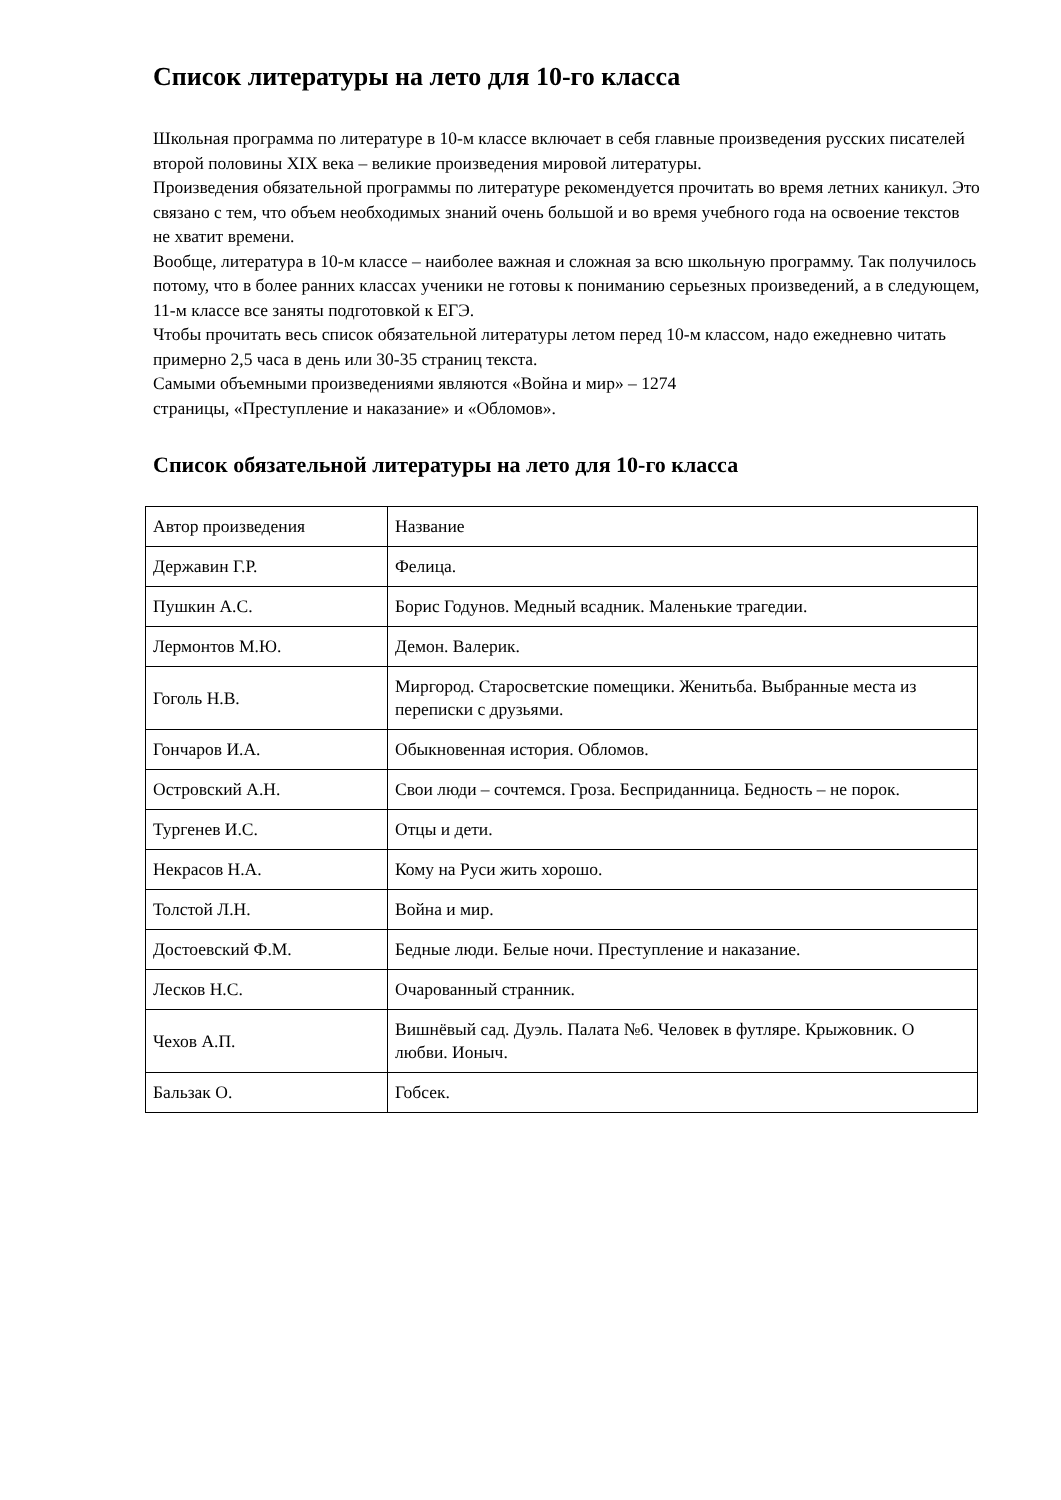Список литературы на лето для 10-го класса
Школьная программа по литературе в 10-м классе включает в себя главные произведения русских писателей второй половины XIX века – великие произведения мировой литературы.
Произведения обязательной программы по литературе рекомендуется прочитать во время летних каникул. Это связано с тем, что объем необходимых знаний очень большой и во время учебного года на освоение текстов не хватит времени.
Вообще, литература в 10-м классе – наиболее важная и сложная за всю школьную программу. Так получилось потому, что в более ранних классах ученики не готовы к пониманию серьезных произведений, а в следующем, 11-м классе все заняты подготовкой к ЕГЭ.
Чтобы прочитать весь список обязательной литературы летом перед 10-м классом, надо ежедневно читать примерно 2,5 часа в день или 30-35 страниц текста.
Самыми объемными произведениями являются «Война и мир» – 1274
страницы, «Преступление и наказание» и «Обломов».
Список обязательной литературы на лето для 10-го класса
| Автор произведения | Название |
| Державин Г.Р. | Фелица. |
| Пушкин А.С. | Борис Годунов. Медный всадник. Маленькие трагедии. |
| Лермонтов М.Ю. | Демон. Валерик. |
| Гоголь Н.В. | Миргород. Старосветские помещики. Женитьба. Выбранные места из переписки с друзьями. |
| Гончаров И.А. | Обыкновенная история. Обломов. |
| Островский А.Н. | Свои люди – сочтемся. Гроза. Бесприданница. Бедность – не порок. |
| Тургенев И.С. | Отцы и дети. |
| Некрасов Н.А. | Кому на Руси жить хорошо. |
| Толстой Л.Н. | Война и мир. |
| Достоевский Ф.М. | Бедные люди. Белые ночи. Преступление и наказание. |
| Лесков Н.С. | Очарованный странник. |
| Чехов А.П. | Вишнёвый сад. Дуэль. Палата №6. Человек в футляре. Крыжовник. О любви. Ионыч. |
| Бальзак О. | Гобсек. |